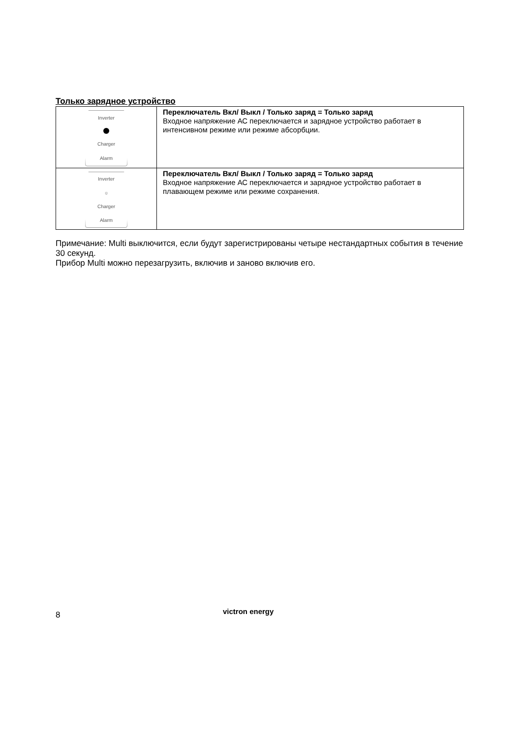Только зарядное устройство
| Inverter Charger Alarm | Переключатель Вкл/ Выкл / Только заряд = Только заряд Входное напряжение АС переключается и зарядное устройство работает в интенсивном режиме или режиме абсорбции. |
| Inverter ☼ Charger Alarm | Переключатель Вкл/ Выкл / Только заряд = Только заряд Входное напряжение АС переключается и зарядное устройство работает в плавающем режиме или режиме сохранения. |
Примечание: Multi выключится, если будут зарегистрированы четыре нестандартных события в течение 30 секунд.
Прибор Multi можно перезагрузить, включив и заново включив его.
8 victron energy